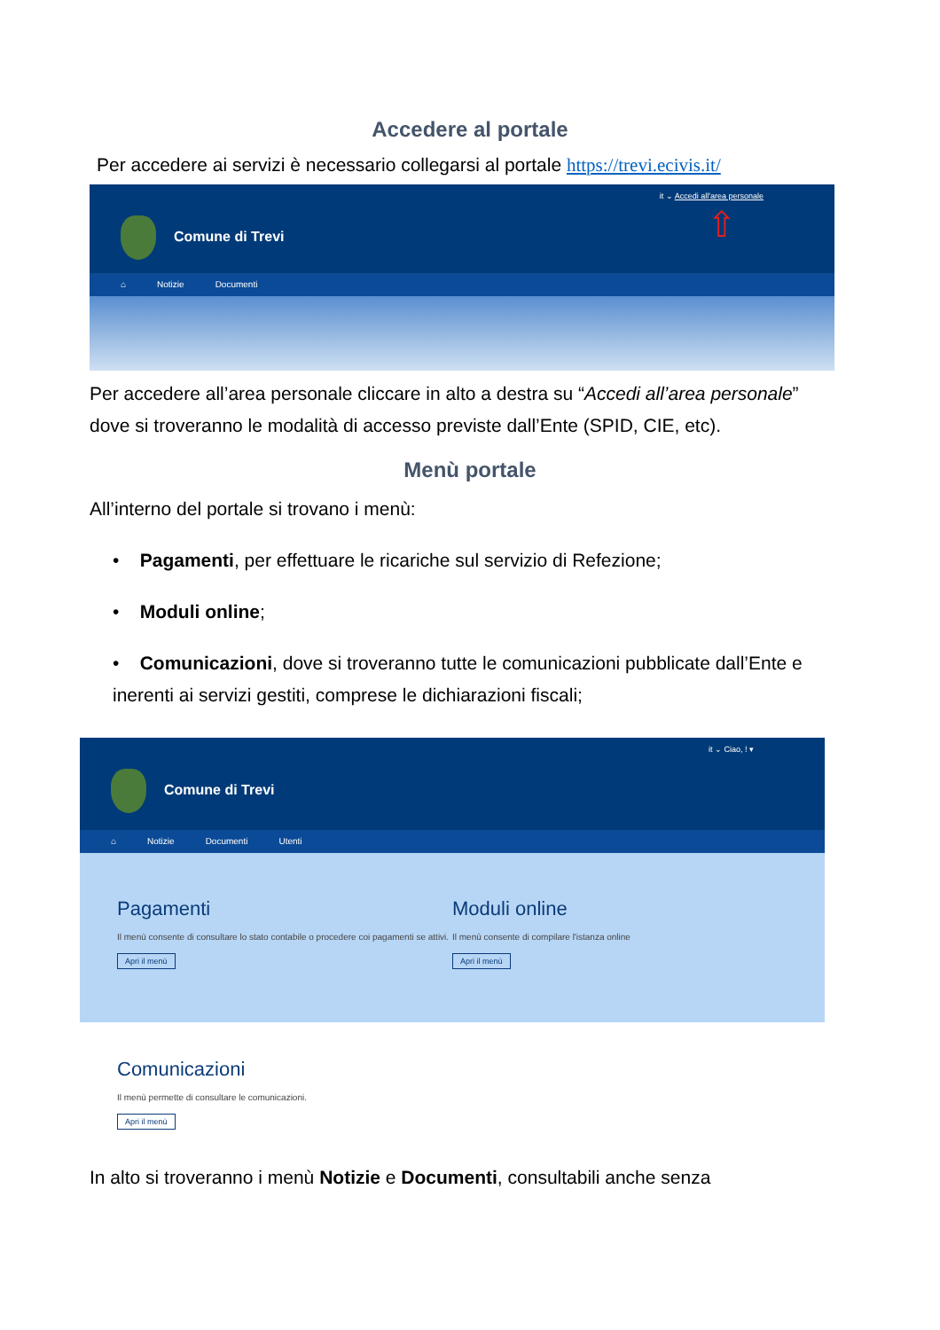Accedere al portale
Per accedere ai servizi è necessario collegarsi al portale https://trevi.ecivis.it/
Comune di Trevi
it ⌄ Accedi all'area personale
⇧
⌂ Notizie Documenti
Per accedere all’area personale cliccare in alto a destra su “Accedi all’area personale” dove si troveranno le modalità di accesso previste dall’Ente (SPID, CIE, etc).
Menù portale
All’interno del portale si trovano i menù:
• Pagamenti, per effettuare le ricariche sul servizio di Refezione;
• Moduli online;
• Comunicazioni, dove si troveranno tutte le comunicazioni pubblicate dall’Ente e inerenti ai servizi gestiti, comprese le dichiarazioni fiscali;
Comune di Trevi
it ⌄ Ciao, ! ▾
⌂ Notizie Documenti Utenti
Pagamenti
Il menù consente di consultare lo stato contabile o procedere coi pagamenti se attivi.
Apri il menù
Moduli online
Il menù consente di compilare l'istanza online
Apri il menù
Comunicazioni
Il menù permette di consultare le comunicazioni.
Apri il menù
In alto si troveranno i menù Notizie e Documenti, consultabili anche senza